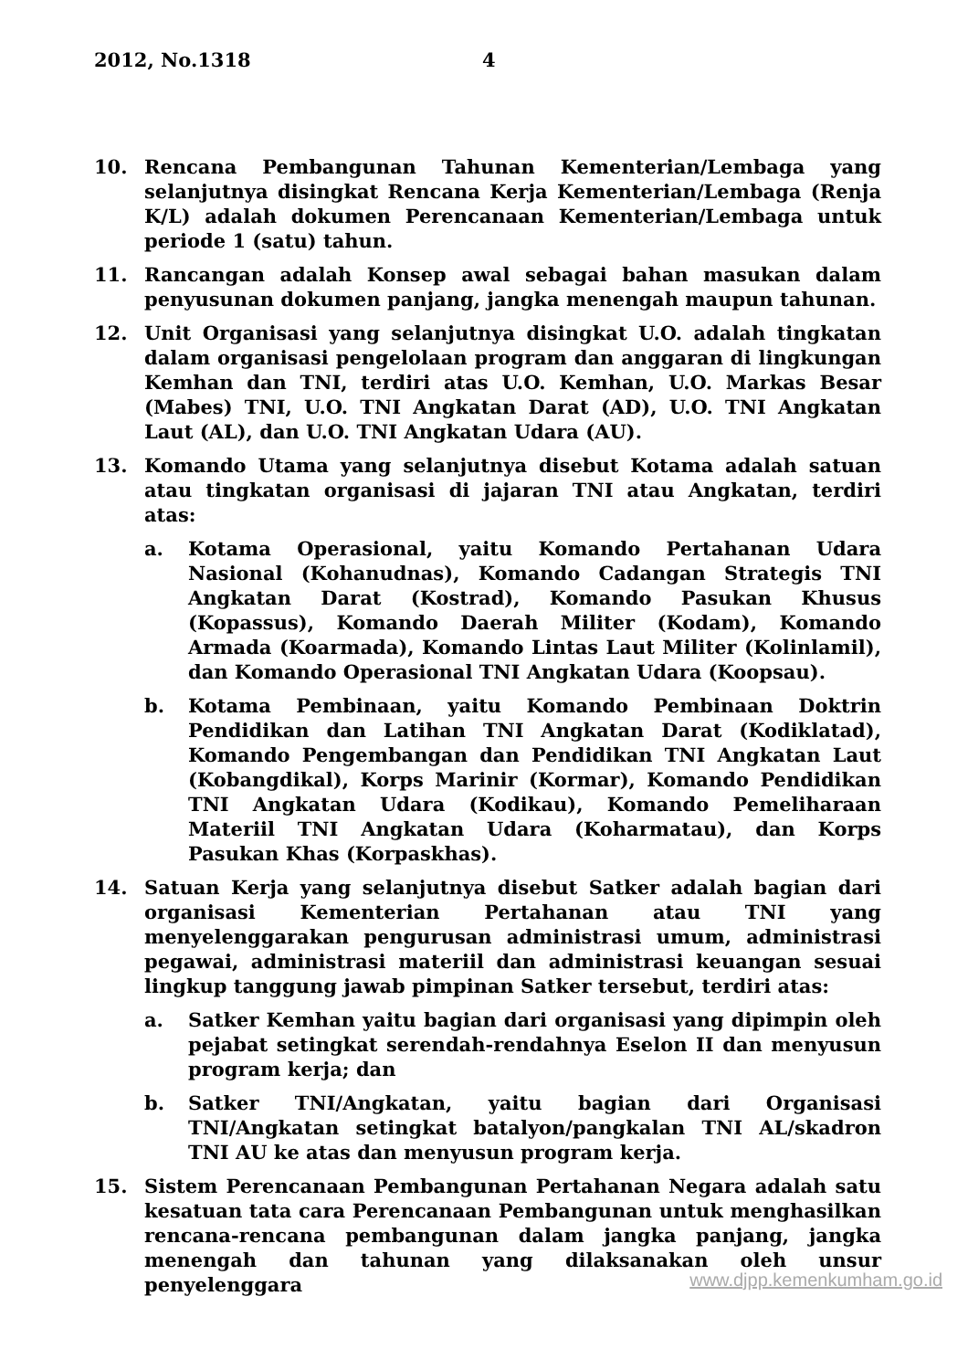2012, No.1318 4
10. Rencana Pembangunan Tahunan Kementerian/Lembaga yang selanjutnya disingkat Rencana Kerja Kementerian/Lembaga (Renja K/L) adalah dokumen Perencanaan Kementerian/Lembaga untuk periode 1 (satu) tahun.
11. Rancangan adalah Konsep awal sebagai bahan masukan dalam penyusunan dokumen panjang, jangka menengah maupun tahunan.
12. Unit Organisasi yang selanjutnya disingkat U.O. adalah tingkatan dalam organisasi pengelolaan program dan anggaran di lingkungan Kemhan dan TNI, terdiri atas U.O. Kemhan, U.O. Markas Besar (Mabes) TNI, U.O. TNI Angkatan Darat (AD), U.O. TNI Angkatan Laut (AL), dan U.O. TNI Angkatan Udara (AU).
13. Komando Utama yang selanjutnya disebut Kotama adalah satuan atau tingkatan organisasi di jajaran TNI atau Angkatan, terdiri atas:
a. Kotama Operasional, yaitu Komando Pertahanan Udara Nasional (Kohanudnas), Komando Cadangan Strategis TNI Angkatan Darat (Kostrad), Komando Pasukan Khusus (Kopassus), Komando Daerah Militer (Kodam), Komando Armada (Koarmada), Komando Lintas Laut Militer (Kolinlamil), dan Komando Operasional TNI Angkatan Udara (Koopsau).
b. Kotama Pembinaan, yaitu Komando Pembinaan Doktrin Pendidikan dan Latihan TNI Angkatan Darat (Kodiklatad), Komando Pengembangan dan Pendidikan TNI Angkatan Laut (Kobangdikal), Korps Marinir (Kormar), Komando Pendidikan TNI Angkatan Udara (Kodikau), Komando Pemeliharaan Materiil TNI Angkatan Udara (Koharmatau), dan Korps Pasukan Khas (Korpaskhas).
14. Satuan Kerja yang selanjutnya disebut Satker adalah bagian dari organisasi Kementerian Pertahanan atau TNI yang menyelenggarakan pengurusan administrasi umum, administrasi pegawai, administrasi materiil dan administrasi keuangan sesuai lingkup tanggung jawab pimpinan Satker tersebut, terdiri atas:
a. Satker Kemhan yaitu bagian dari organisasi yang dipimpin oleh pejabat setingkat serendah-rendahnya Eselon II dan menyusun program kerja; dan
b. Satker TNI/Angkatan, yaitu bagian dari Organisasi TNI/Angkatan setingkat batalyon/pangkalan TNI AL/skadron TNI AU ke atas dan menyusun program kerja.
15. Sistem Perencanaan Pembangunan Pertahanan Negara adalah satu kesatuan tata cara Perencanaan Pembangunan untuk menghasilkan rencana-rencana pembangunan dalam jangka panjang, jangka menengah dan tahunan yang dilaksanakan oleh unsur penyelenggara
www.djpp.kemenkumham.go.id